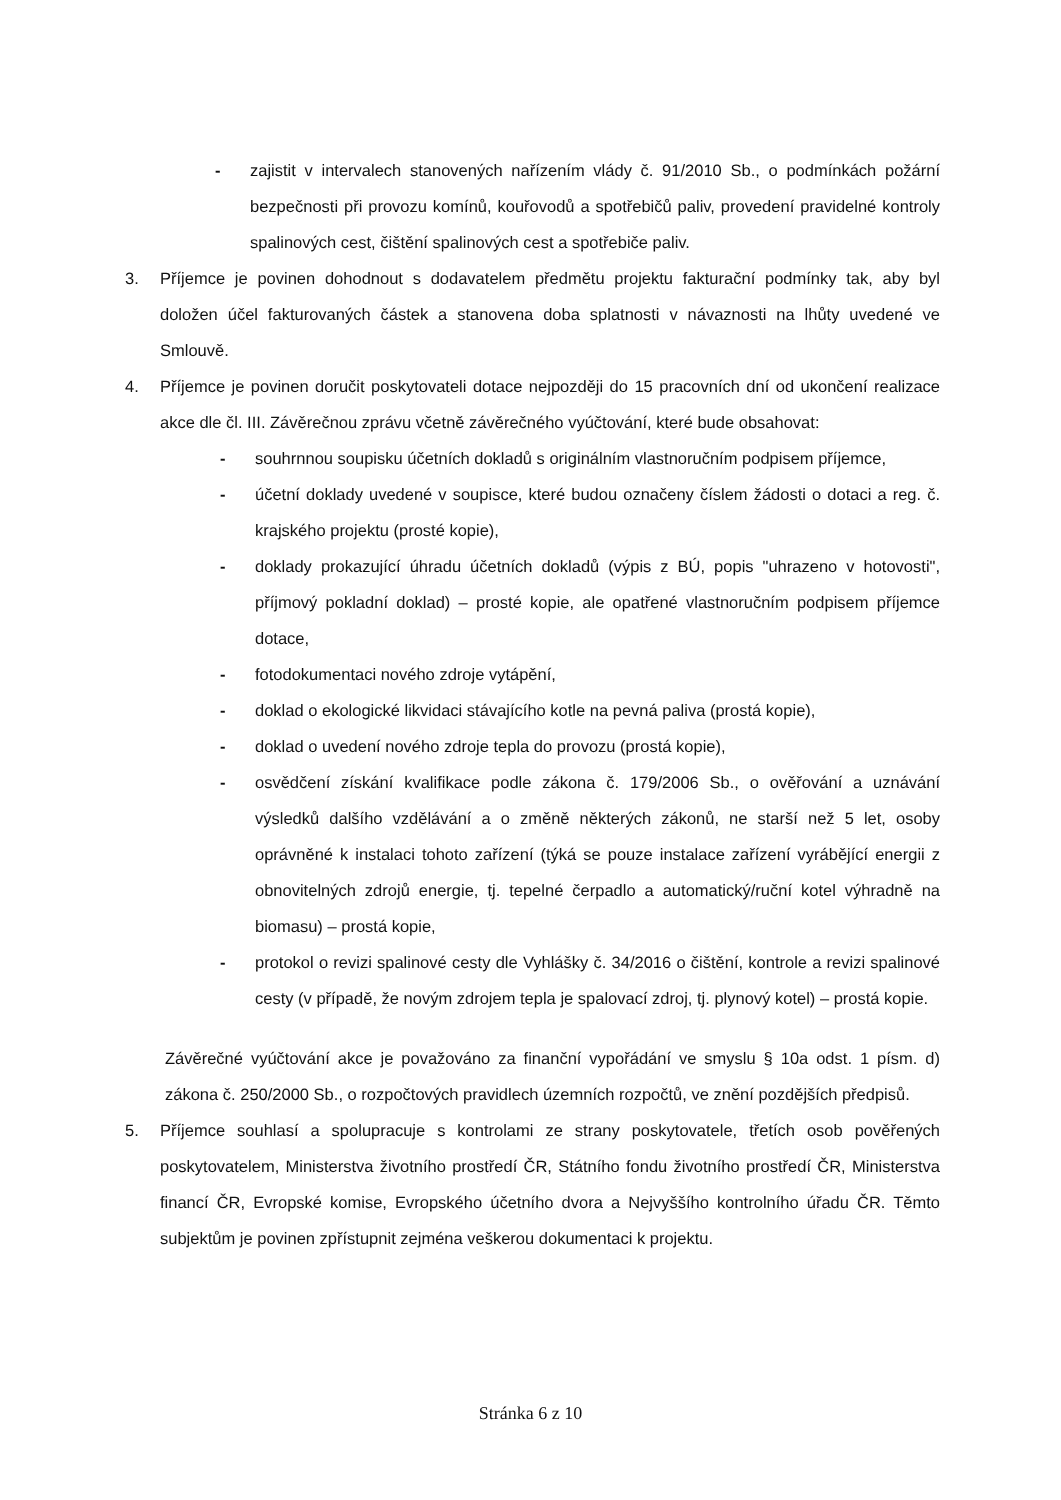- zajistit v intervalech stanovených nařízením vlády č. 91/2010 Sb., o podmínkách požární bezpečnosti při provozu komínů, kouřovodů a spotřebičů paliv, provedení pravidelné kontroly spalinových cest, čištění spalinových cest a spotřebiče paliv.
3. Příjemce je povinen dohodnout s dodavatelem předmětu projektu fakturační podmínky tak, aby byl doložen účel fakturovaných částek a stanovena doba splatnosti v návaznosti na lhůty uvedené ve Smlouvě.
4. Příjemce je povinen doručit poskytovateli dotace nejpozději do 15 pracovních dní od ukončení realizace akce dle čl. III. Závěrečnou zprávu včetně závěrečného vyúčtování, které bude obsahovat:
- souhrnnou soupisku účetních dokladů s originálním vlastnoručním podpisem příjemce,
- účetní doklady uvedené v soupisce, které budou označeny číslem žádosti o dotaci a reg. č. krajského projektu (prosté kopie),
- doklady prokazující úhradu účetních dokladů (výpis z BÚ, popis "uhrazeno v hotovosti", příjmový pokladní doklad) – prosté kopie, ale opatřené vlastnoručním podpisem příjemce dotace,
- fotodokumentaci nového zdroje vytápění,
- doklad o ekologické likvidaci stávajícího kotle na pevná paliva (prostá kopie),
- doklad o uvedení nového zdroje tepla do provozu (prostá kopie),
- osvědčení získání kvalifikace podle zákona č. 179/2006 Sb., o ověřování a uznávání výsledků dalšího vzdělávání a o změně některých zákonů, ne starší než 5 let, osoby oprávněné k instalaci tohoto zařízení (týká se pouze instalace zařízení vyrábějící energii z obnovitelných zdrojů energie, tj. tepelné čerpadlo a automatický/ruční kotel výhradně na biomasu) – prostá kopie,
- protokol o revizi spalinové cesty dle Vyhlášky č. 34/2016 o čištění, kontrole a revizi spalinové cesty (v případě, že novým zdrojem tepla je spalovací zdroj, tj. plynový kotel) – prostá kopie.
Závěrečné vyúčtování akce je považováno za finanční vypořádání ve smyslu § 10a odst. 1 písm. d) zákona č. 250/2000 Sb., o rozpočtových pravidlech územních rozpočtů, ve znění pozdějších předpisů.
5. Příjemce souhlasí a spolupracuje s kontrolami ze strany poskytovatele, třetích osob pověřených poskytovatelem, Ministerstva životního prostředí ČR, Státního fondu životního prostředí ČR, Ministerstva financí ČR, Evropské komise, Evropského účetního dvora a Nejvyššího kontrolního úřadu ČR. Těmto subjektům je povinen zpřístupnit zejména veškerou dokumentaci k projektu.
Stránka 6 z 10